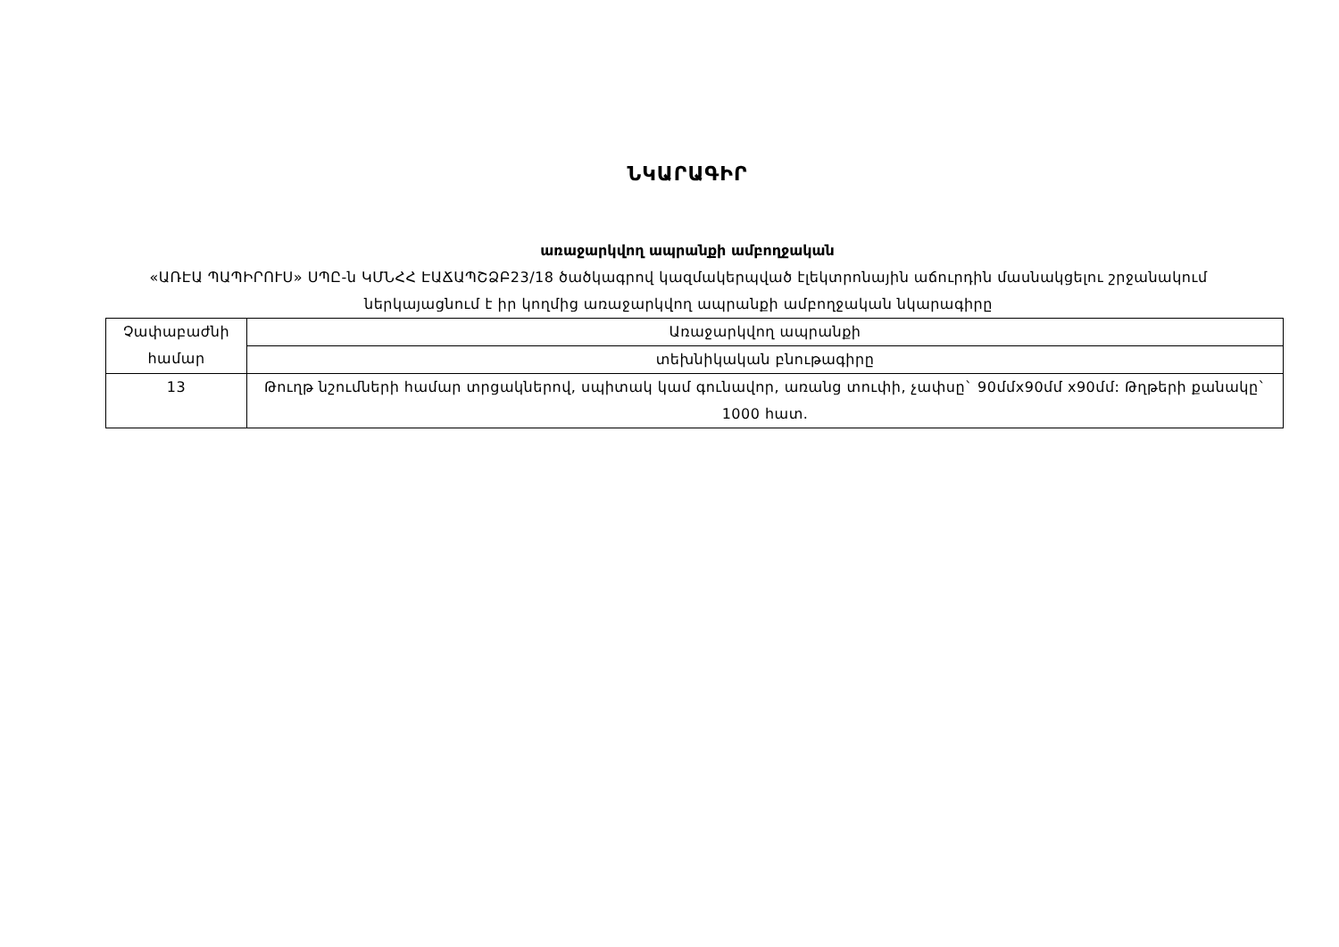ՆԿԱՐԱԳԻՐ
առաջարկվող ապրանքի ամբողջական
«ԱՌԷԱ ՊԱՊԻՐՈՒՍ» ՍՊԸ-ն ԿՄՆՀՀ ԷԱՃԱՊՇՁԲ23/18 ծածկագրով կազմակերպված էլեկտրոնային աճուրդին մասնակցելու շրջանակում ներկայացնում է իր կողմից առաջարկվող ապրանքի ամբողջական նկարագիրը
| Չափաբաժնի համար | Առաջարկվող ապրանքի |
| | տեխնիկական բնութագիրը |
| 13 | Թուղթ նշումների համար տրցակներով, սպիտակ կամ գունավոր, առանց տուփի, չափսը` 90մմx90մմ x90մմ: Թղթերի քանակը` 1000 հատ. |